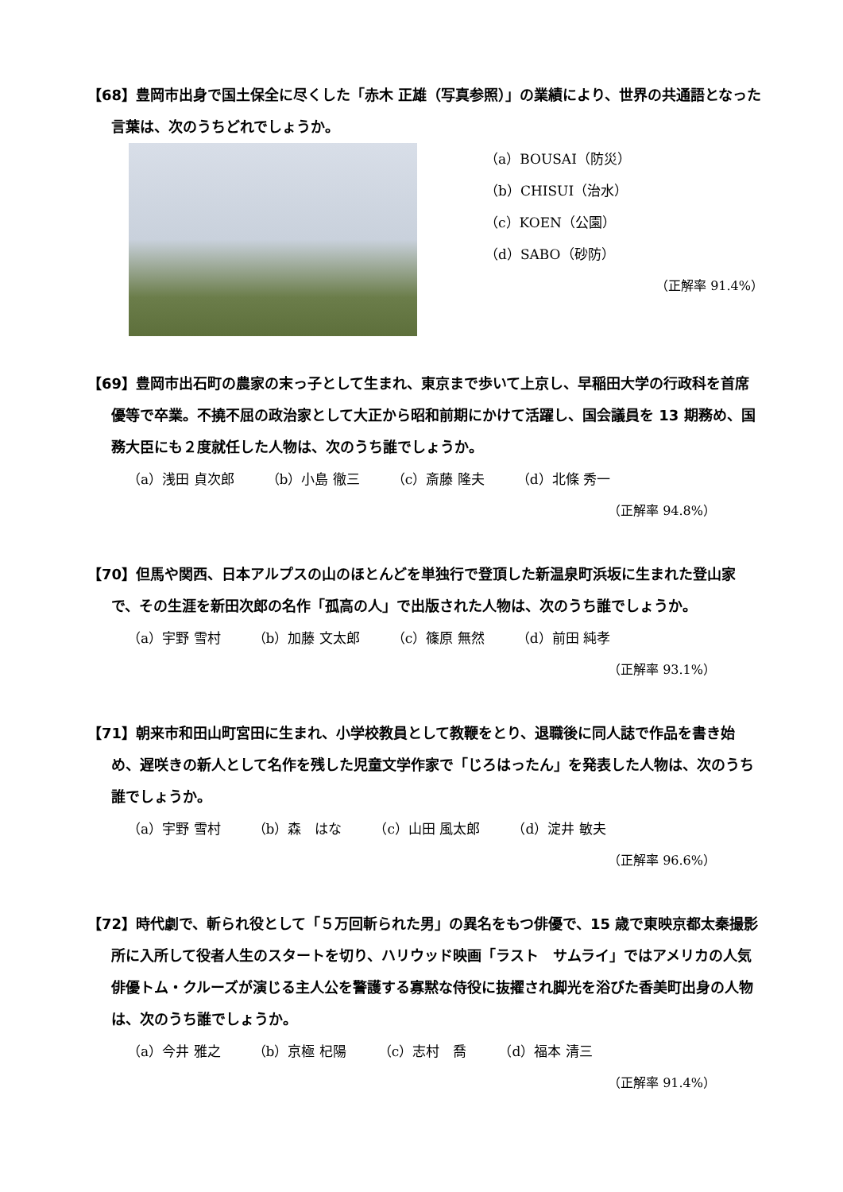【68】豊岡市出身で国土保全に尽くした「赤木 正雄（写真参照）」の業績により、世界の共通語となった言葉は、次のうちどれでしょうか。
（a）BOUSAI（防災）
（b）CHISUI（治水）
（c）KOEN（公園）
（d）SABO（砂防）
（正解率 91.4%）
【69】豊岡市出石町の農家の末っ子として生まれ、東京まで歩いて上京し、早稲田大学の行政科を首席優等で卒業。不撓不屈の政治家として大正から昭和前期にかけて活躍し、国会議員を 13 期務め、国務大臣にも２度就任した人物は、次のうち誰でしょうか。
（a）浅田 貞次郎 （b）小島 徹三 （c）斎藤 隆夫 （d）北條 秀一
（正解率 94.8%）
【70】但馬や関西、日本アルプスの山のほとんどを単独行で登頂した新温泉町浜坂に生まれた登山家で、その生涯を新田次郎の名作「孤高の人」で出版された人物は、次のうち誰でしょうか。
（a）宇野 雪村 （b）加藤 文太郎 （c）篠原 無然 （d）前田 純孝
（正解率 93.1%）
【71】朝来市和田山町宮田に生まれ、小学校教員として教鞭をとり、退職後に同人誌で作品を書き始め、遅咲きの新人として名作を残した児童文学作家で「じろはったん」を発表した人物は、次のうち誰でしょうか。
（a）宇野 雪村 （b）森　はな （c）山田 風太郎 （d）淀井 敏夫
（正解率 96.6%）
【72】時代劇で、斬られ役として「５万回斬られた男」の異名をもつ俳優で、15 歳で東映京都太秦撮影所に入所して役者人生のスタートを切り、ハリウッド映画「ラスト　サムライ」ではアメリカの人気俳優トム・クルーズが演じる主人公を警護する寡黙な侍役に抜擢され脚光を浴びた香美町出身の人物は、次のうち誰でしょうか。
（a）今井 雅之 （b）京極 杞陽 （c）志村　喬 （d）福本 清三
（正解率 91.4%）